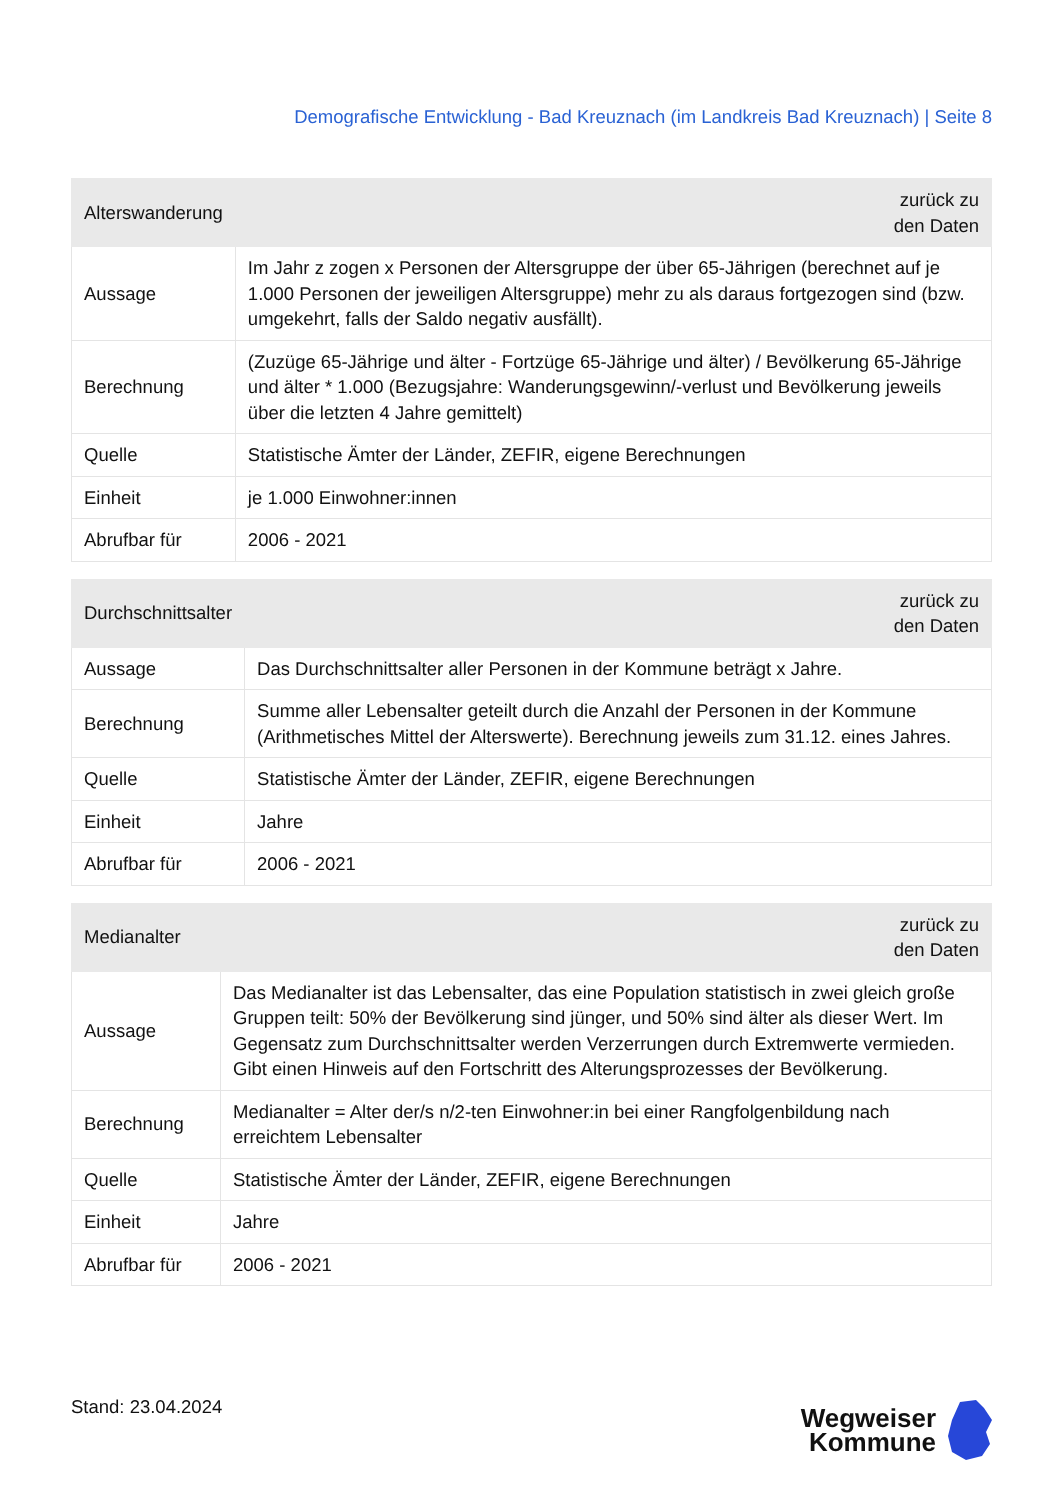Demografische Entwicklung - Bad Kreuznach (im Landkreis Bad Kreuznach) | Seite 8
| Alterswanderung | zurück zu den Daten |
| Aussage | Im Jahr z zogen x Personen der Altersgruppe der über 65-Jährigen (berechnet auf je 1.000 Personen der jeweiligen Altersgruppe) mehr zu als daraus fortgezogen sind (bzw. umgekehrt, falls der Saldo negativ ausfällt). |
| Berechnung | (Zuzüge 65-Jährige und älter - Fortzüge 65-Jährige und älter) / Bevölkerung 65-Jährige und älter * 1.000 (Bezugsjahre: Wanderungsgewinn/-verlust und Bevölkerung jeweils über die letzten 4 Jahre gemittelt) |
| Quelle | Statistische Ämter der Länder, ZEFIR, eigene Berechnungen |
| Einheit | je 1.000 Einwohner:innen |
| Abrufbar für | 2006 - 2021 |
| Durchschnittsalter | zurück zu den Daten |
| Aussage | Das Durchschnittsalter aller Personen in der Kommune beträgt x Jahre. |
| Berechnung | Summe aller Lebensalter geteilt durch die Anzahl der Personen in der Kommune (Arithmetisches Mittel der Alterswerte). Berechnung jeweils zum 31.12. eines Jahres. |
| Quelle | Statistische Ämter der Länder, ZEFIR, eigene Berechnungen |
| Einheit | Jahre |
| Abrufbar für | 2006 - 2021 |
| Medianalter | zurück zu den Daten |
| Aussage | Das Medianalter ist das Lebensalter, das eine Population statistisch in zwei gleich große Gruppen teilt: 50% der Bevölkerung sind jünger, und 50% sind älter als dieser Wert. Im Gegensatz zum Durchschnittsalter werden Verzerrungen durch Extremwerte vermieden. Gibt einen Hinweis auf den Fortschritt des Alterungsprozesses der Bevölkerung. |
| Berechnung | Medianalter = Alter der/s n/2-ten Einwohner:in bei einer Rangfolgenbildung nach erreichtem Lebensalter |
| Quelle | Statistische Ämter der Länder, ZEFIR, eigene Berechnungen |
| Einheit | Jahre |
| Abrufbar für | 2006 - 2021 |
Stand: 23.04.2024
Wegweiser
Kommune